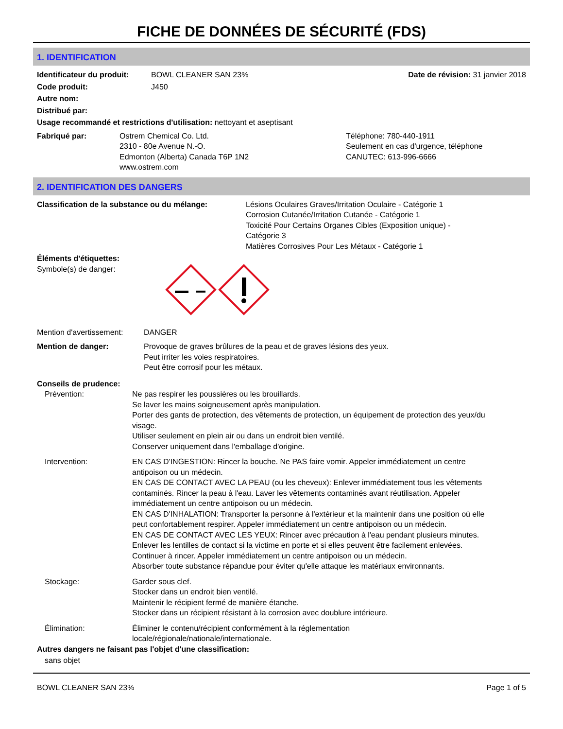FICHE DE DONNÉES DE SÉCURITÉ (FDS)
1. IDENTIFICATION
Identificateur du produit: BOWL CLEANER SAN 23% Date de révision: 31 janvier 2018
Code produit: J450
Autre nom:
Distribué par:
Usage recommandé et restrictions d'utilisation: nettoyant et aseptisant
Fabriqué par: Ostrem Chemical Co. Ltd.
2310 - 80e Avenue N.-O.
Edmonton (Alberta) Canada T6P 1N2
www.ostrem.com Téléphone: 780-440-1911
Seulement en cas d'urgence, téléphone
CANUTEC: 613-996-6666
2. IDENTIFICATION DES DANGERS
Classification de la substance ou du mélange: Lésions Oculaires Graves/Irritation Oculaire - Catégorie 1
Corrosion Cutanée/Irritation Cutanée - Catégorie 1
Toxicité Pour Certains Organes Cibles (Exposition unique) -
Catégorie 3
Matières Corrosives Pour Les Métaux - Catégorie 1
Éléments d'étiquettes:
Symbole(s) de danger:
Mention d'avertissement: DANGER
Mention de danger: Provoque de graves brûlures de la peau et de graves lésions des yeux.
Peut irriter les voies respiratoires.
Peut être corrosif pour les métaux.
Conseils de prudence:
Prévention: Ne pas respirer les poussières ou les brouillards.
Se laver les mains soigneusement après manipulation.
Porter des gants de protection, des vêtements de protection, un équipement de protection des yeux/du visage.
Utiliser seulement en plein air ou dans un endroit bien ventilé.
Conserver uniquement dans l'emballage d'origine.
Intervention: EN CAS D'INGESTION: Rincer la bouche. Ne PAS faire vomir. Appeler immédiatement un centre antipoison ou un médecin.
EN CAS DE CONTACT AVEC LA PEAU (ou les cheveux): Enlever immédiatement tous les vêtements contaminés. Rincer la peau à l'eau. Laver les vêtements contaminés avant réutilisation. Appeler immédiatement un centre antipoison ou un médecin.
EN CAS D'INHALATION: Transporter la personne à l'extérieur et la maintenir dans une position où elle peut confortablement respirer. Appeler immédiatement un centre antipoison ou un médecin.
EN CAS DE CONTACT AVEC LES YEUX: Rincer avec précaution à l'eau pendant plusieurs minutes. Enlever les lentilles de contact si la victime en porte et si elles peuvent être facilement enlevées. Continuer à rincer. Appeler immédiatement un centre antipoison ou un médecin.
Absorber toute substance répandue pour éviter qu'elle attaque les matériaux environnants.
Stockage: Garder sous clef.
Stocker dans un endroit bien ventilé.
Maintenir le récipient fermé de manière étanche.
Stocker dans un récipient résistant à la corrosion avec doublure intérieure.
Élimination: Éliminer le contenu/récipient conformément à la réglementation
locale/régionale/nationale/internationale.
Autres dangers ne faisant pas l'objet d'une classification:
sans objet
BOWL CLEANER SAN 23% Page 1 of 5